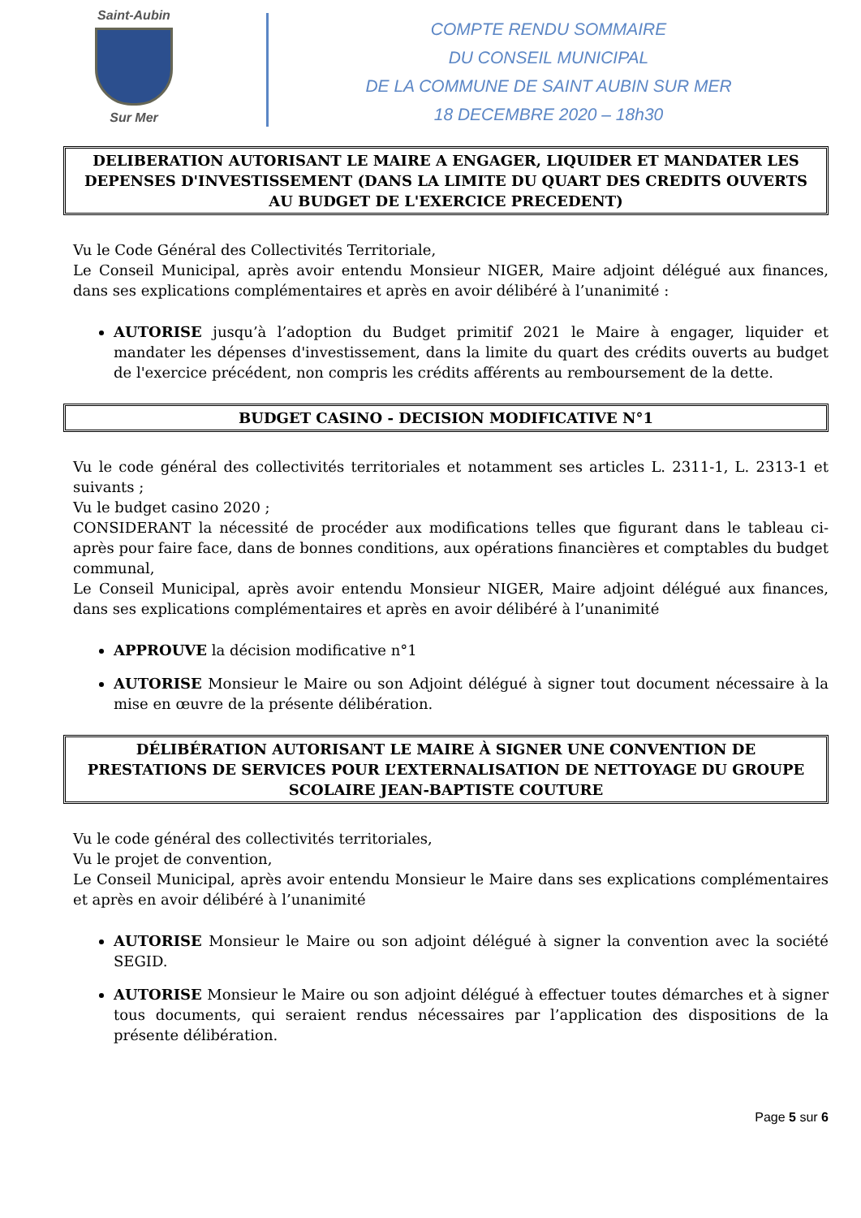Saint-Aubin
Sur Mer
COMPTE RENDU SOMMAIRE
DU CONSEIL MUNICIPAL
DE LA COMMUNE DE SAINT AUBIN SUR MER
18 DECEMBRE 2020 – 18h30
DELIBERATION AUTORISANT LE MAIRE A ENGAGER, LIQUIDER ET MANDATER LES DEPENSES D'INVESTISSEMENT (DANS LA LIMITE DU QUART DES CREDITS OUVERTS AU BUDGET DE L'EXERCICE PRECEDENT)
Vu le Code Général des Collectivités Territoriale,
Le Conseil Municipal, après avoir entendu Monsieur NIGER, Maire adjoint délégué aux finances, dans ses explications complémentaires et après en avoir délibéré à l’unanimité :
AUTORISE jusqu’à l’adoption du Budget primitif 2021 le Maire à engager, liquider et mandater les dépenses d'investissement, dans la limite du quart des crédits ouverts au budget de l'exercice précédent, non compris les crédits afférents au remboursement de la dette.
BUDGET CASINO - DECISION MODIFICATIVE N°1
Vu le code général des collectivités territoriales et notamment ses articles L. 2311-1, L. 2313-1 et suivants ;
Vu le budget casino 2020 ;
CONSIDERANT la nécessité de procéder aux modifications telles que figurant dans le tableau ci-après pour faire face, dans de bonnes conditions, aux opérations financières et comptables du budget communal,
Le Conseil Municipal, après avoir entendu Monsieur NIGER, Maire adjoint délégué aux finances, dans ses explications complémentaires et après en avoir délibéré à l’unanimité
APPROUVE la décision modificative n°1
AUTORISE Monsieur le Maire ou son Adjoint délégué à signer tout document nécessaire à la mise en œuvre de la présente délibération.
DÉLIBÉRATION AUTORISANT LE MAIRE À SIGNER UNE CONVENTION DE PRESTATIONS DE SERVICES POUR L’EXTERNALISATION DE NETTOYAGE DU GROUPE SCOLAIRE JEAN-BAPTISTE COUTURE
Vu le code général des collectivités territoriales,
Vu le projet de convention,
Le Conseil Municipal, après avoir entendu Monsieur le Maire dans ses explications complémentaires et après en avoir délibéré à l’unanimité
AUTORISE Monsieur le Maire ou son adjoint délégué à signer la convention avec la société SEGID.
AUTORISE Monsieur le Maire ou son adjoint délégué à effectuer toutes démarches et à signer tous documents, qui seraient rendus nécessaires par l’application des dispositions de la présente délibération.
Page 5 sur 6